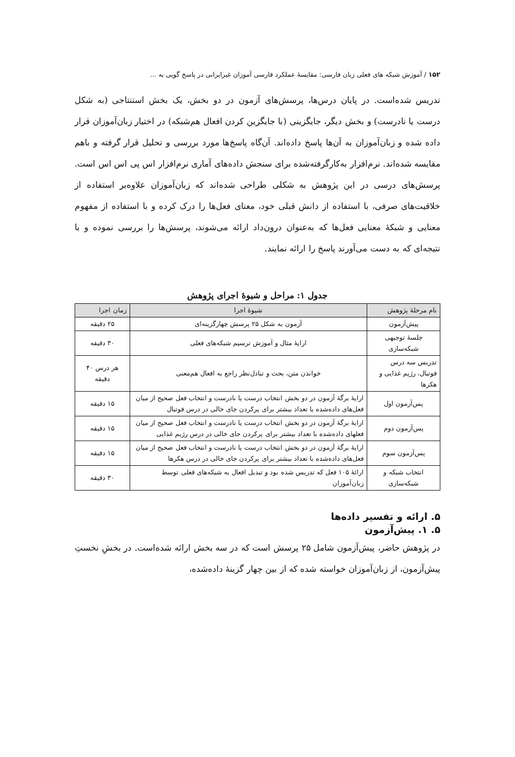۱۵۲ / آموزش شبکه های فعلی زبان فارسی: مقایسهٔ عملکرد فارسی آموزان غیرایرانی در پاسخ گویی به ...
تدریس شده‌است. در پایان درس‌ها، پرسش‌های آزمون در دو بخش، یک بخش استنتاجی (به شکل درست یا نادرست) و بخش دیگر، جایگزینی (با جایگزین کردن افعال هم‌شبکه) در اختیار زبان‌آموزان قرار داده شده و زبان‌آموزان به آن‌ها پاسخ داده‌اند. آن‌گاه پاسخ‌ها مورد بررسی و تحلیل قرار گرفته و باهم مقایسه شده‌اند. نرم‌افزار به‌کارگرفته‌شده برای سنجش داده‌های آماری نرم‌افزار اس پی اس اس است. پرسش‌های درسی در این پژوهش به شکلی طراحی شده‌اند که زبان‌آموزان علاوه‌بر استفاده از خلاقیت‌های صرفی، با استفاده از دانش قبلی خود، معنای فعل‌ها را درک کرده و با استفاده از مفهوم معنایی و شبکهٔ معنایی فعل‌ها که به‌عنوان درون‌داد ارائه می‌شوند، پرسش‌ها را بررسی نموده و با نتیجه‌ای که به دست می‌آورند پاسخ را ارائه نمایند.
جدول ۱: مراحل و شیوهٔ اجرای پژوهش
| نام مرحلهٔ پژوهش | شیوهٔ اجرا | زمان اجرا |
| --- | --- | --- |
| پیش‌آزمون | آزمون به شکل ۲۵ پرسش چهارگزینه‌ای | ۲۵ دقیقه |
| جلسهٔ توجیهی شبکه‌سازی | ارایهٔ مثال و آموزش ترسیم شبکه‌های فعلی | ۳۰ دقیقه |
| تدریس سه درس فوتبال، رژیم غذایی و هکرها | خواندن متن، بحث و تبادل‌نظر راجع به افعال هم‌معنی | هر درس ۴۰ دقیقه |
| پس‌آزمون اول | ارایهٔ برگهٔ آزمون در دو بخش انتخاب درست یا نادرست و انتخاب فعل صحیح از میان فعل‌های داده‌شده با تعداد بیشتر برای پرکردن جای خالی در درس فوتبال | ۱۵ دقیقه |
| پس‌آزمون دوم | ارایهٔ برگهٔ آزمون در دو بخش انتخاب درست یا نادرست و انتخاب فعل صحیح از میان فعلهای داده‌شده با تعداد بیشتر برای پرکردن جای خالی در درس رژیم غذایی | ۱۵ دقیقه |
| پس‌آزمون سوم | ارایهٔ برگهٔ آزمون در دو بخش انتخاب درست یا نادرست و انتخاب فعل صحیح از میان فعل‌های داده‌شده با تعداد بیشتر برای پرکردن جای خالی در درس هکرها | ۱۵ دقیقه |
| انتخاب شبکه و شبکه‌سازی | ارائهٔ ۱۰۵ فعل که تدریس شده بود و تبدیل افعال به شبکه‌های فعلی توسط زبان‌آموزان | ۳۰ دقیقه |
۵. ارائه و تفسیر داده‌ها
۵. ۱. پیش‌آزمون
در پژوهش حاضر، پیش‌آزمون شامل ۲۵ پرسش است که در سه بخش ارائه شده‌است. در بخشِ نخستِ پیش‌آزمون، از زبان‌آموزان خواسته شده که از بین چهار گزینهٔ داده‌شده،